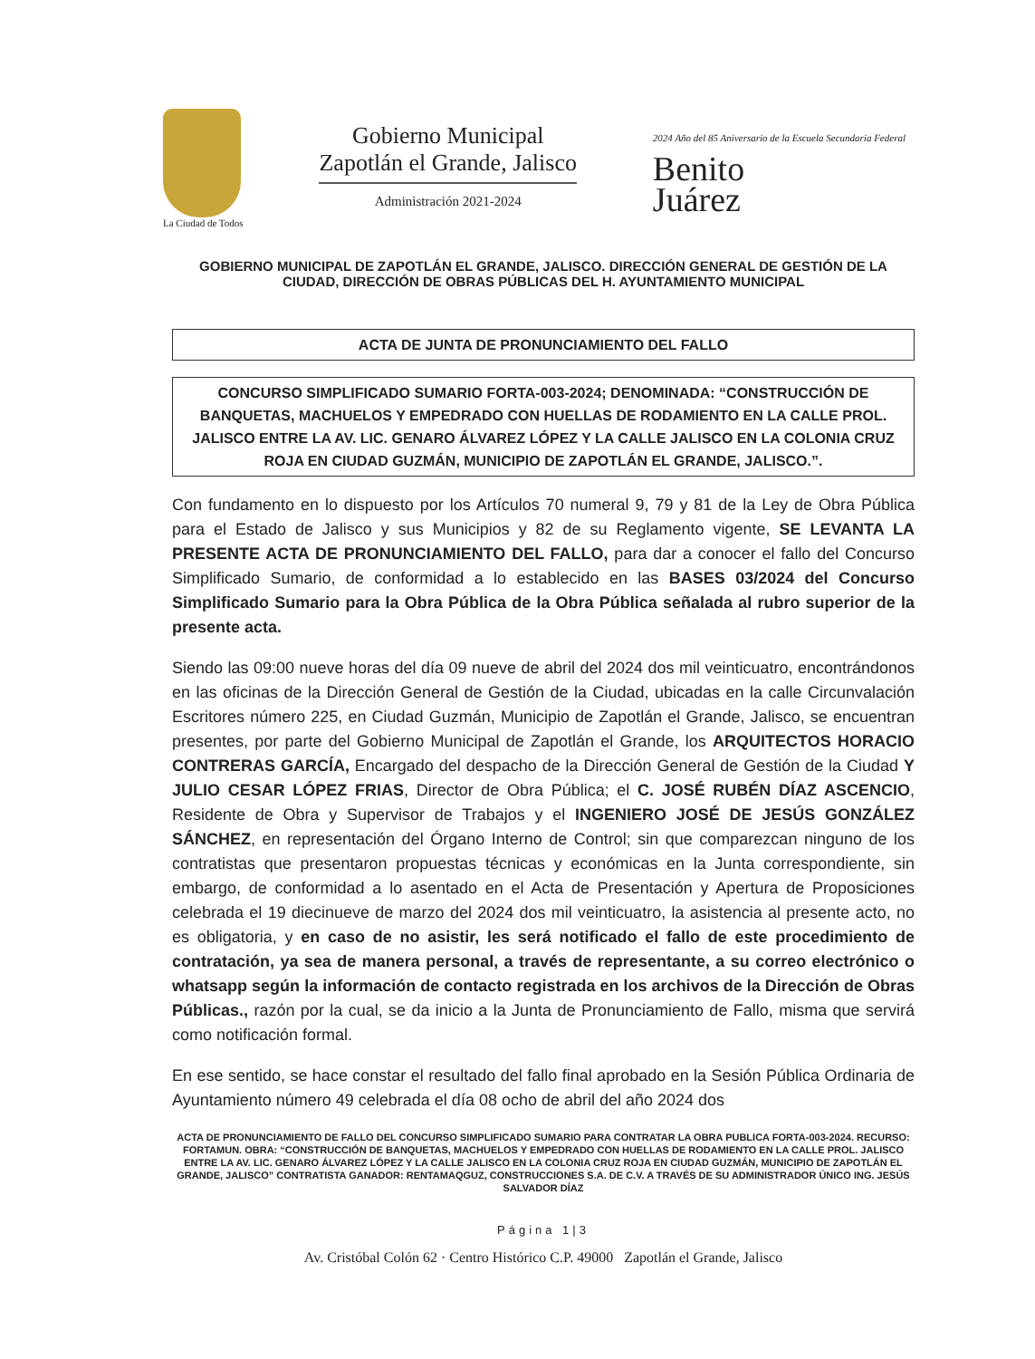La Ciudad de Todos
Gobierno Municipal
Zapotlán el Grande, Jalisco
Administración 2021-2024
2024 Año del 85 Aniversario de la Escuela Secundaria Federal
Benito
Juárez
GOBIERNO MUNICIPAL DE ZAPOTLÁN EL GRANDE, JALISCO. DIRECCIÓN GENERAL DE GESTIÓN DE LA CIUDAD, DIRECCIÓN DE OBRAS PÚBLICAS DEL H. AYUNTAMIENTO MUNICIPAL
ACTA DE JUNTA DE PRONUNCIAMIENTO DEL FALLO
CONCURSO SIMPLIFICADO SUMARIO FORTA-003-2024; DENOMINADA: “CONSTRUCCIÓN DE BANQUETAS, MACHUELOS Y EMPEDRADO CON HUELLAS DE RODAMIENTO EN LA CALLE PROL. JALISCO ENTRE LA AV. LIC. GENARO ÁLVAREZ LÓPEZ Y LA CALLE JALISCO EN LA COLONIA CRUZ ROJA EN CIUDAD GUZMÁN, MUNICIPIO DE ZAPOTLÁN EL GRANDE, JALISCO.”.
Con fundamento en lo dispuesto por los Artículos 70 numeral 9, 79 y 81 de la Ley de Obra Pública para el Estado de Jalisco y sus Municipios y 82 de su Reglamento vigente, SE LEVANTA LA PRESENTE ACTA DE PRONUNCIAMIENTO DEL FALLO, para dar a conocer el fallo del Concurso Simplificado Sumario, de conformidad a lo establecido en las BASES 03/2024 del Concurso Simplificado Sumario para la Obra Pública de la Obra Pública señalada al rubro superior de la presente acta.
Siendo las 09:00 nueve horas del día 09 nueve de abril del 2024 dos mil veinticuatro, encontrándonos en las oficinas de la Dirección General de Gestión de la Ciudad, ubicadas en la calle Circunvalación Escritores número 225, en Ciudad Guzmán, Municipio de Zapotlán el Grande, Jalisco, se encuentran presentes, por parte del Gobierno Municipal de Zapotlán el Grande, los ARQUITECTOS HORACIO CONTRERAS GARCÍA, Encargado del despacho de la Dirección General de Gestión de la Ciudad Y JULIO CESAR LÓPEZ FRIAS, Director de Obra Pública; el C. JOSÉ RUBÉN DÍAZ ASCENCIO, Residente de Obra y Supervisor de Trabajos y el INGENIERO JOSÉ DE JESÚS GONZÁLEZ SÁNCHEZ, en representación del Órgano Interno de Control; sin que comparezcan ninguno de los contratistas que presentaron propuestas técnicas y económicas en la Junta correspondiente, sin embargo, de conformidad a lo asentado en el Acta de Presentación y Apertura de Proposiciones celebrada el 19 diecinueve de marzo del 2024 dos mil veinticuatro, la asistencia al presente acto, no es obligatoria, y en caso de no asistir, les será notificado el fallo de este procedimiento de contratación, ya sea de manera personal, a través de representante, a su correo electrónico o whatsapp según la información de contacto registrada en los archivos de la Dirección de Obras Públicas., razón por la cual, se da inicio a la Junta de Pronunciamiento de Fallo, misma que servirá como notificación formal.
En ese sentido, se hace constar el resultado del fallo final aprobado en la Sesión Pública Ordinaria de Ayuntamiento número 49 celebrada el día 08 ocho de abril del año 2024 dos
ACTA DE PRONUNCIAMIENTO DE FALLO DEL CONCURSO SIMPLIFICADO SUMARIO PARA CONTRATAR LA OBRA PUBLICA FORTA-003-2024. RECURSO: FORTAMUN. OBRA: “CONSTRUCCIÓN DE BANQUETAS, MACHUELOS Y EMPEDRADO CON HUELLAS DE RODAMIENTO EN LA CALLE PROL. JALISCO ENTRE LA AV. LIC. GENARO ÁLVAREZ LÓPEZ Y LA CALLE JALISCO EN LA COLONIA CRUZ ROJA EN CIUDAD GUZMÁN, MUNICIPIO DE ZAPOTLÁN EL GRANDE, JALISCO” CONTRATISTA GANADOR: RENTAMAQGUZ, CONSTRUCCIONES S.A. DE C.V. A TRAVÉS DE SU ADMINISTRADOR ÚNICO ING. JESÚS SALVADOR DÍAZ
Página 1|3
Av. Cristóbal Colón 62 · Centro Histórico C.P. 49000 Zapotlán el Grande, Jalisco